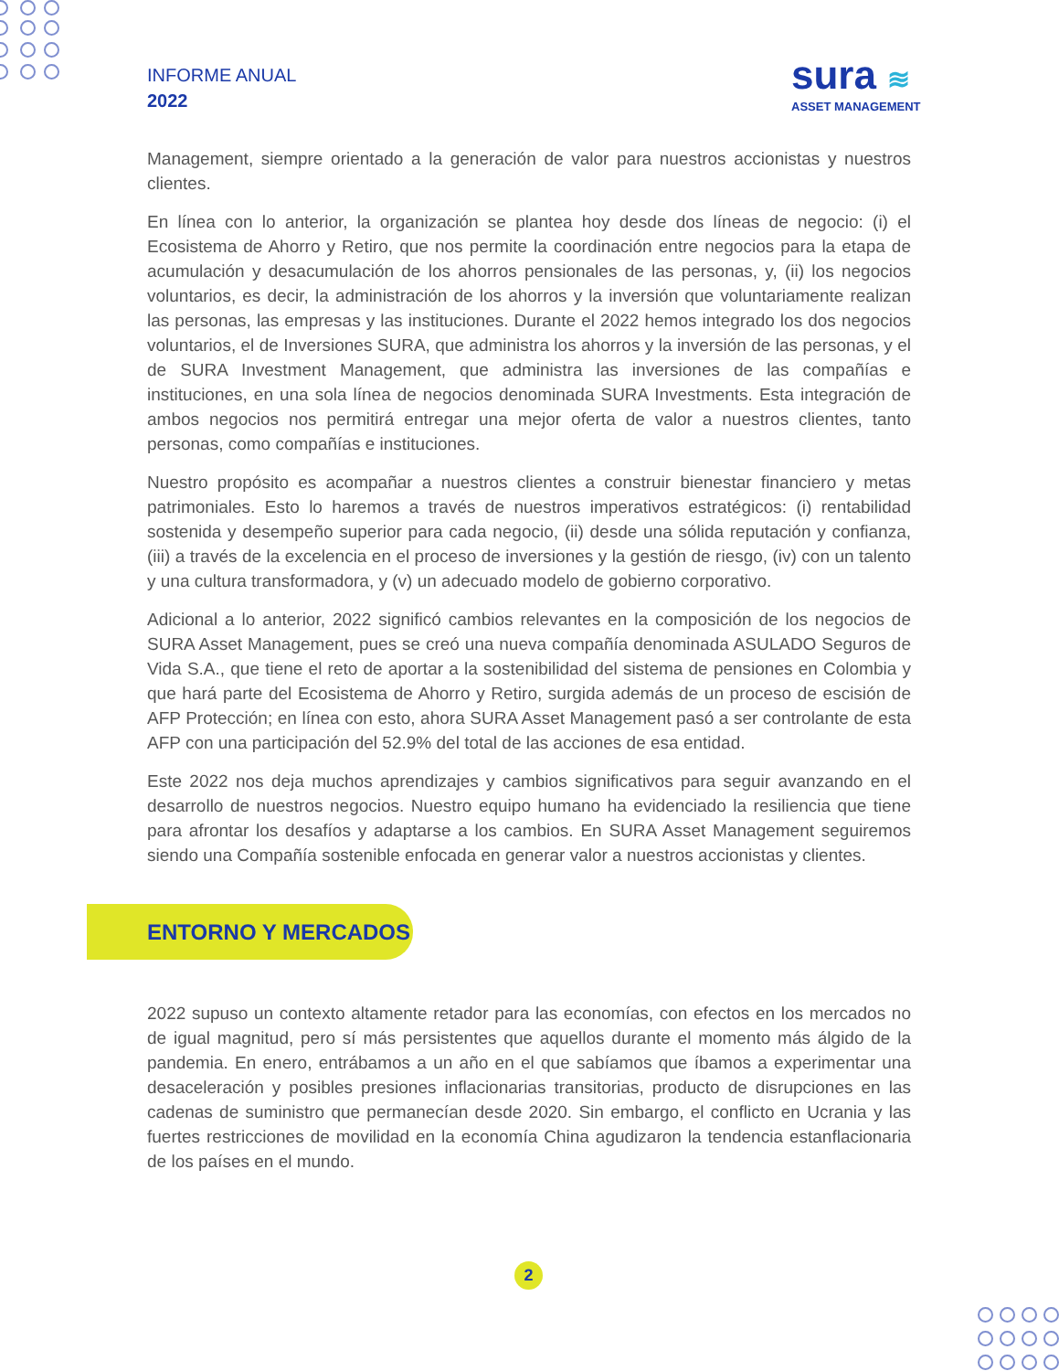INFORME ANUAL
2022
sura ≋
ASSET MANAGEMENT
Management, siempre orientado a la generación de valor para nuestros accionistas y nuestros clientes.
En línea con lo anterior, la organización se plantea hoy desde dos líneas de negocio: (i) el Ecosistema de Ahorro y Retiro, que nos permite la coordinación entre negocios para la etapa de acumulación y desacumulación de los ahorros pensionales de las personas, y, (ii) los negocios voluntarios, es decir, la administración de los ahorros y la inversión que voluntariamente realizan las personas, las empresas y las instituciones. Durante el 2022 hemos integrado los dos negocios voluntarios, el de Inversiones SURA, que administra los ahorros y la inversión de las personas, y el de SURA Investment Management, que administra las inversiones de las compañías e instituciones, en una sola línea de negocios denominada SURA Investments. Esta integración de ambos negocios nos permitirá entregar una mejor oferta de valor a nuestros clientes, tanto personas, como compañías e instituciones.
Nuestro propósito es acompañar a nuestros clientes a construir bienestar financiero y metas patrimoniales. Esto lo haremos a través de nuestros imperativos estratégicos: (i) rentabilidad sostenida y desempeño superior para cada negocio, (ii) desde una sólida reputación y confianza, (iii) a través de la excelencia en el proceso de inversiones y la gestión de riesgo, (iv) con un talento y una cultura transformadora, y (v) un adecuado modelo de gobierno corporativo.
Adicional a lo anterior, 2022 significó cambios relevantes en la composición de los negocios de SURA Asset Management, pues se creó una nueva compañía denominada ASULADO Seguros de Vida S.A., que tiene el reto de aportar a la sostenibilidad del sistema de pensiones en Colombia y que hará parte del Ecosistema de Ahorro y Retiro, surgida además de un proceso de escisión de AFP Protección; en línea con esto, ahora SURA Asset Management pasó a ser controlante de esta AFP con una participación del 52.9% del total de las acciones de esa entidad.
Este 2022 nos deja muchos aprendizajes y cambios significativos para seguir avanzando en el desarrollo de nuestros negocios. Nuestro equipo humano ha evidenciado la resiliencia que tiene para afrontar los desafíos y adaptarse a los cambios. En SURA Asset Management seguiremos siendo una Compañía sostenible enfocada en generar valor a nuestros accionistas y clientes.
ENTORNO Y MERCADOS
2022 supuso un contexto altamente retador para las economías, con efectos en los mercados no de igual magnitud, pero sí más persistentes que aquellos durante el momento más álgido de la pandemia. En enero, entrábamos a un año en el que sabíamos que íbamos a experimentar una desaceleración y posibles presiones inflacionarias transitorias, producto de disrupciones en las cadenas de suministro que permanecían desde 2020. Sin embargo, el conflicto en Ucrania y las fuertes restricciones de movilidad en la economía China agudizaron la tendencia estanflacionaria de los países en el mundo.
2